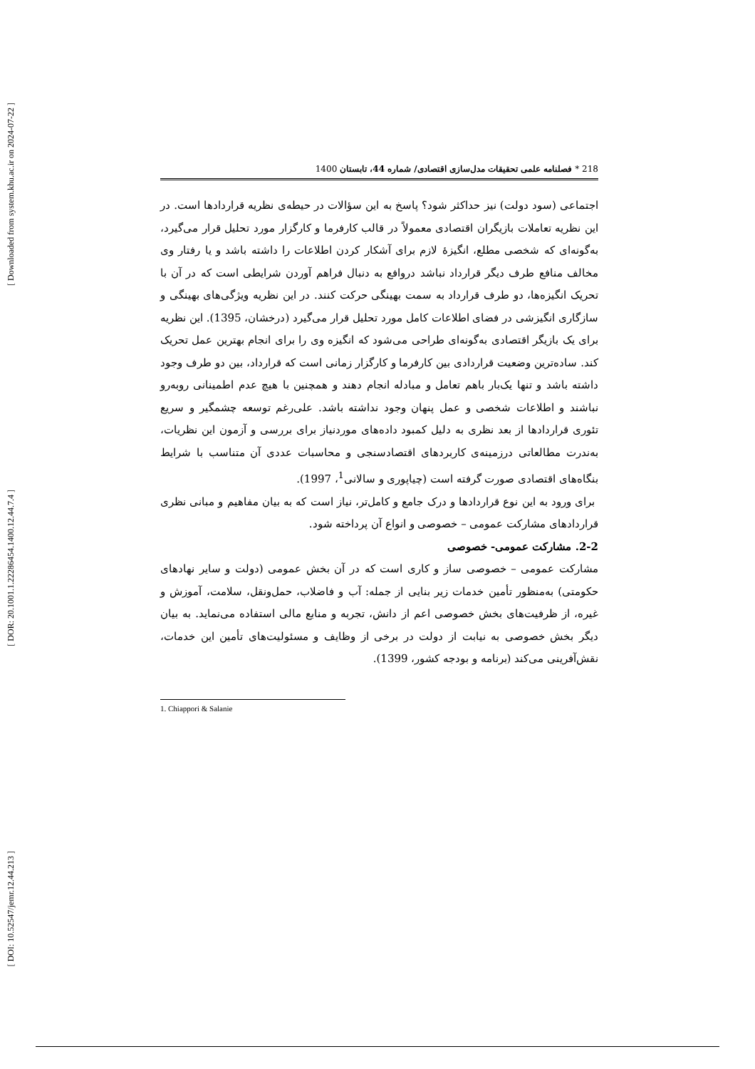[ Downloaded from system.khu.ac.ir on 2024-07-22 ]
[ DOR: 20.1001.1.22286454.1400.12.44.7.4 ]
[ DOI: 10.52547/jemr.12.44.213 ]
218 * فصلنامه علمی تحقیقات مدل‌سازی اقتصادی/ شماره 44، تابستان 1400
اجتماعی (سود دولت) نیز حداکثر شود؟ پاسخ به این سؤالات در حیطه‌ی نظریه قراردادها است. در این نظریه تعاملات بازیگران اقتصادی معمولاً در قالب کارفرما و کارگزار مورد تحلیل قرار می‌گیرد، به‌گونه‌ای که شخصی مطلع، انگیزهٔ لازم برای آشکار کردن اطلاعات را داشته باشد و یا رفتار وی مخالف منافع طرف دیگر قرارداد نباشد دروافع به دنبال فراهم آوردن شرایطی است که در آن با تحریک انگیزه‌ها، دو طرف قرارداد به سمت بهینگی حرکت کنند. در این نظریه ویژگی‌های بهینگی و سازگاری انگیزشی در فضای اطلاعات کامل مورد تحلیل قرار می‌گیرد (درخشان، 1395). این نظریه برای یک بازیگر اقتصادی به‌گونه‌ای طراحی می‌شود که انگیزه وی را برای انجام بهترین عمل تحریک کند. ساده‌ترین وضعیت قراردادی بین کارفرما و کارگزار زمانی است که قرارداد، بین دو طرف وجود داشته باشد و تنها یک‌بار باهم تعامل و مبادله انجام دهند و همچنین با هیچ عدم اطمینانی روبه‌رو نباشند و اطلاعات شخصی و عمل پنهان وجود نداشته باشد. علی‌رغم توسعه چشمگیر و سریع تئوری قراردادها از بعد نظری به دلیل کمبود داده‌های موردنیاز برای بررسی و آزمون این نظریات، به‌ندرت مطالعاتی درزمینه‌ی کاربردهای اقتصادسنجی و محاسبات عددی آن متناسب با شرایط بنگاه‌های اقتصادی صورت گرفته است (چیاپوری و سالانی<sup>1</sup>، 1997).
برای ورود به این نوع قراردادها و درک جامع و کامل‌تر، نیاز است که به بیان مفاهیم و مبانی نظری قراردادهای مشارکت عمومی – خصوصی و انواع آن پرداخته شود.
2-2. مشارکت عمومی- خصوصی
مشارکت عمومی – خصوصی ساز و کاری است که در آن بخش عمومی (دولت و سایر نهادهای حکومتی) به‌منظور تأمین خدمات زیر بنایی از جمله: آب و فاضلاب، حمل‌ونقل، سلامت، آموزش و غیره، از ظرفیت‌های بخش خصوصی اعم از دانش، تجربه و منابع مالی استفاده می‌نماید. به بیان دیگر بخش خصوصی به نیابت از دولت در برخی از وظایف و مسئولیت‌های تأمین این خدمات، نقش‌آفرینی می‌کند (برنامه و بودجه کشور، 1399).
1. Chiappori & Salanie